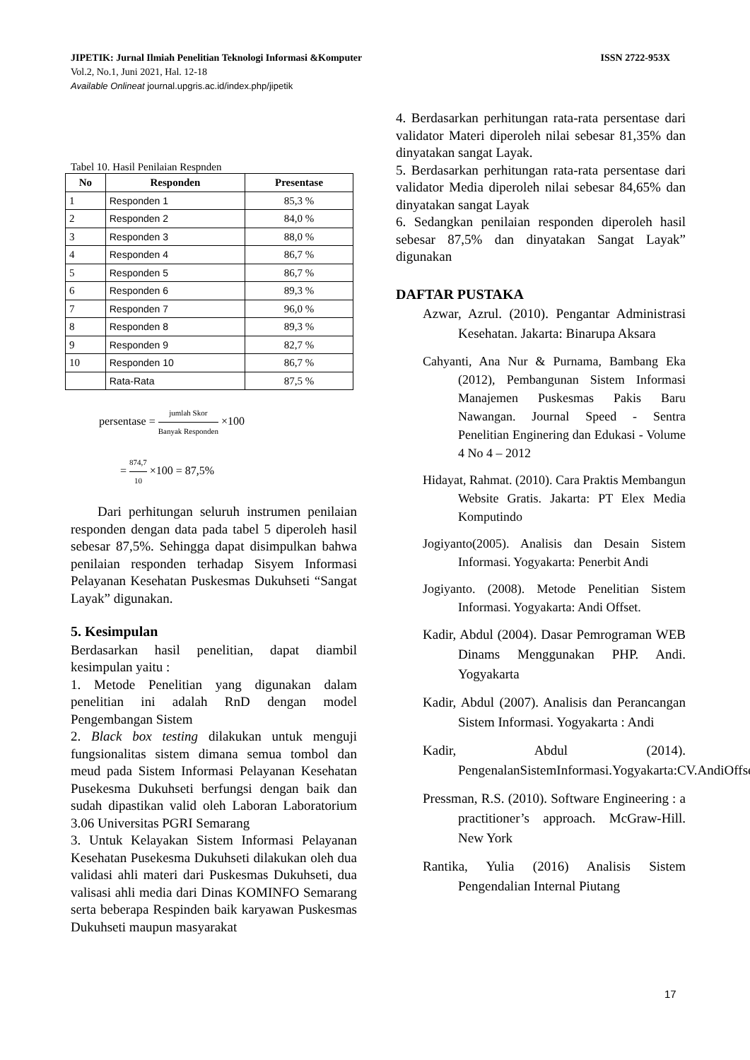JIPETIK: Jurnal Ilmiah Penelitian Teknologi Informasi &Komputer ISSN 2722-953X
Vol.2, No.1, Juni 2021, Hal. 12-18
Available Onlineat journal.upgris.ac.id/index.php/jipetik
Tabel 10. Hasil Penilaian Respnden
| No | Responden | Presentase |
| --- | --- | --- |
| 1 | Responden 1 | 85,3 % |
| 2 | Responden 2 | 84,0 % |
| 3 | Responden 3 | 88,0 % |
| 4 | Responden 4 | 86,7 % |
| 5 | Responden 5 | 86,7 % |
| 6 | Responden 6 | 89,3 % |
| 7 | Responden 7 | 96,0 % |
| 8 | Responden 8 | 89,3 % |
| 9 | Responden 9 | 82,7 % |
| 10 | Responden 10 | 86,7 % |
| | Rata-Rata | 87,5 % |
persentase = jumlah Skor Banyak Responden ×100
= 874,7 10 ×100 = 87,5%
Dari perhitungan seluruh instrumen penilaian responden dengan data pada tabel 5 diperoleh hasil sebesar 87,5%. Sehingga dapat disimpulkan bahwa penilaian responden terhadap Sisyem Informasi Pelayanan Kesehatan Puskesmas Dukuhseti “Sangat Layak” digunakan.
5. Kesimpulan
Berdasarkan hasil penelitian, dapat diambil kesimpulan yaitu :
1. Metode Penelitian yang digunakan dalam penelitian ini adalah RnD dengan model Pengembangan Sistem
2. Black box testing dilakukan untuk menguji fungsionalitas sistem dimana semua tombol dan meud pada Sistem Informasi Pelayanan Kesehatan Pusekesma Dukuhseti berfungsi dengan baik dan sudah dipastikan valid oleh Laboran Laboratorium 3.06 Universitas PGRI Semarang
3. Untuk Kelayakan Sistem Informasi Pelayanan Kesehatan Pusekesma Dukuhseti dilakukan oleh dua validasi ahli materi dari Puskesmas Dukuhseti, dua valisasi ahli media dari Dinas KOMINFO Semarang serta beberapa Respinden baik karyawan Puskesmas Dukuhseti maupun masyarakat
4. Berdasarkan perhitungan rata-rata persentase dari validator Materi diperoleh nilai sebesar 81,35% dan dinyatakan sangat Layak.
5. Berdasarkan perhitungan rata-rata persentase dari validator Media diperoleh nilai sebesar 84,65% dan dinyatakan sangat Layak
6. Sedangkan penilaian responden diperoleh hasil sebesar 87,5% dan dinyatakan Sangat Layak” digunakan
DAFTAR PUSTAKA
Azwar, Azrul. (2010). Pengantar Administrasi Kesehatan. Jakarta: Binarupa Aksara
Cahyanti, Ana Nur & Purnama, Bambang Eka (2012), Pembangunan Sistem Informasi Manajemen Puskesmas Pakis Baru Nawangan. Journal Speed - Sentra Penelitian Enginering dan Edukasi - Volume 4 No 4 – 2012
Hidayat, Rahmat. (2010). Cara Praktis Membangun Website Gratis. Jakarta: PT Elex Media Komputindo
Jogiyanto(2005). Analisis dan Desain Sistem Informasi. Yogyakarta: Penerbit Andi
Jogiyanto. (2008). Metode Penelitian Sistem Informasi. Yogyakarta: Andi Offset.
Kadir, Abdul (2004). Dasar Pemrograman WEB Dinams Menggunakan PHP. Andi. Yogyakarta
Kadir, Abdul (2007). Analisis dan Perancangan Sistem Informasi. Yogyakarta : Andi
Kadir, Abdul (2014). PengenalanSistemInformasi.Yogyakarta:CV.AndiOffset
Pressman, R.S. (2010). Software Engineering : a practitioner’s approach. McGraw-Hill. New York
Rantika, Yulia (2016) Analisis Sistem Pengendalian Internal Piutang
17